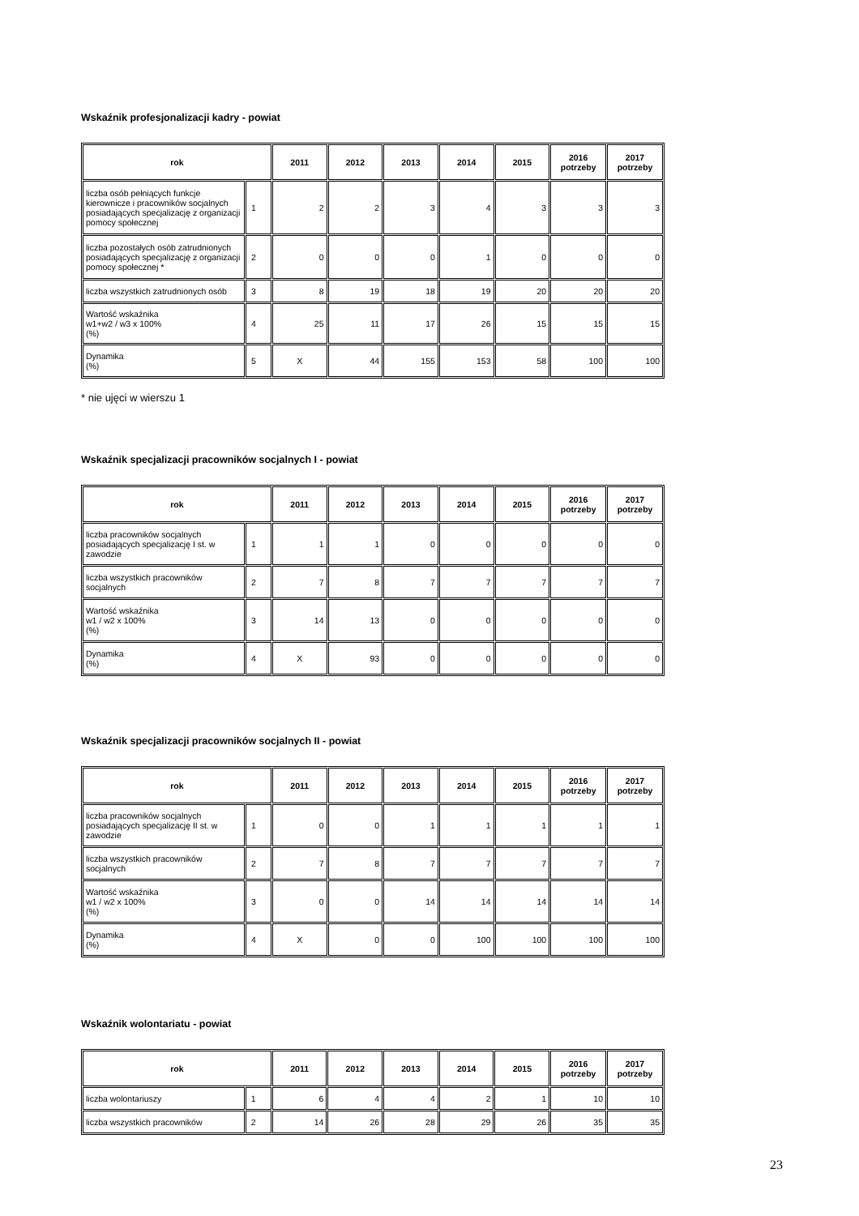Wskaźnik profesjonalizacji kadry - powiat
| rok | | 2011 | 2012 | 2013 | 2014 | 2015 | 2016 potrzeby | 2017 potrzeby |
| --- | --- | --- | --- | --- | --- | --- | --- | --- |
| liczba osób pełniących funkcje kierownicze i pracowników socjalnych posiadających specjalizację z organizacji pomocy społecznej | 1 | 2 | 2 | 3 | 4 | 3 | 3 | 3 |
| liczba pozostałych osób zatrudnionych posiadających specjalizację z organizacji pomocy społecznej * | 2 | 0 | 0 | 0 | 1 | 0 | 0 | 0 |
| liczba wszystkich zatrudnionych osób | 3 | 8 | 19 | 18 | 19 | 20 | 20 | 20 |
| Wartość wskaźnika w1+w2 / w3 x 100% (%) | 4 | 25 | 11 | 17 | 26 | 15 | 15 | 15 |
| Dynamika (%) | 5 | X | 44 | 155 | 153 | 58 | 100 | 100 |
* nie ujęci w wierszu 1
Wskaźnik specjalizacji pracowników socjalnych I - powiat
| rok | | 2011 | 2012 | 2013 | 2014 | 2015 | 2016 potrzeby | 2017 potrzeby |
| --- | --- | --- | --- | --- | --- | --- | --- | --- |
| liczba pracowników socjalnych posiadających specjalizację I st. w zawodzie | 1 | 1 | 1 | 0 | 0 | 0 | 0 | 0 |
| liczba wszystkich pracowników socjalnych | 2 | 7 | 8 | 7 | 7 | 7 | 7 | 7 |
| Wartość wskaźnika w1 / w2 x 100% (%) | 3 | 14 | 13 | 0 | 0 | 0 | 0 | 0 |
| Dynamika (%) | 4 | X | 93 | 0 | 0 | 0 | 0 | 0 |
Wskaźnik specjalizacji pracowników socjalnych II - powiat
| rok | | 2011 | 2012 | 2013 | 2014 | 2015 | 2016 potrzeby | 2017 potrzeby |
| --- | --- | --- | --- | --- | --- | --- | --- | --- |
| liczba pracowników socjalnych posiadających specjalizację II st. w zawodzie | 1 | 0 | 0 | 1 | 1 | 1 | 1 | 1 |
| liczba wszystkich pracowników socjalnych | 2 | 7 | 8 | 7 | 7 | 7 | 7 | 7 |
| Wartość wskaźnika w1 / w2 x 100% (%) | 3 | 0 | 0 | 14 | 14 | 14 | 14 | 14 |
| Dynamika (%) | 4 | X | 0 | 0 | 100 | 100 | 100 | 100 |
Wskaźnik wolontariatu - powiat
| rok | | 2011 | 2012 | 2013 | 2014 | 2015 | 2016 potrzeby | 2017 potrzeby |
| --- | --- | --- | --- | --- | --- | --- | --- | --- |
| liczba wolontariuszy | 1 | 6 | 4 | 4 | 2 | 1 | 10 | 10 |
| liczba wszystkich pracowników | 2 | 14 | 26 | 28 | 29 | 26 | 35 | 35 |
23